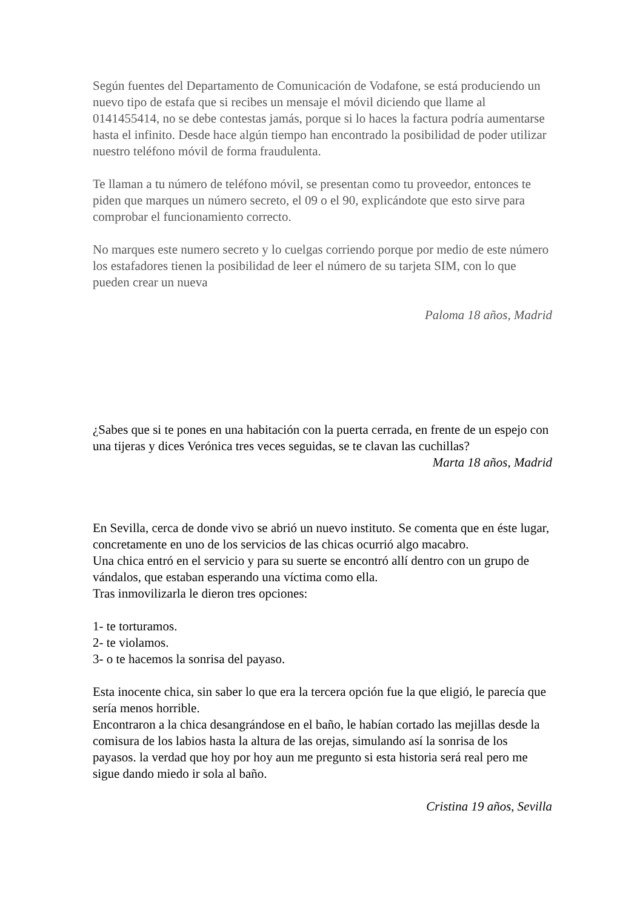Según fuentes del Departamento de Comunicación de Vodafone, se está produciendo un nuevo tipo de estafa que si recibes un mensaje el móvil diciendo que llame al 0141455414, no se debe contestas jamás, porque si lo haces la factura podría aumentarse hasta el infinito. Desde hace algún tiempo han encontrado la posibilidad de poder utilizar nuestro teléfono móvil de forma fraudulenta.
Te llaman a tu número de teléfono móvil, se presentan como tu proveedor, entonces te piden que marques un número secreto, el 09 o el 90, explicándote que esto sirve para comprobar el funcionamiento correcto.
No marques este numero secreto y lo cuelgas corriendo porque por medio de este número los estafadores tienen la posibilidad de leer el número de su tarjeta SIM, con lo que pueden crear un nueva
Paloma 18 años, Madrid
¿Sabes que si te pones en una habitación con la puerta cerrada, en frente de un espejo con una tijeras y dices Verónica tres veces seguidas, se te clavan las cuchillas?
Marta 18 años, Madrid
En Sevilla, cerca de donde vivo se abrió un nuevo instituto. Se comenta que en éste lugar, concretamente en uno de los servicios de las chicas ocurrió algo macabro.
Una chica entró en el servicio y para su suerte se encontró allí dentro con un grupo de vándalos, que estaban esperando una víctima como ella.
Tras inmovilizarla le dieron tres opciones:
1- te torturamos.
2- te violamos.
3- o te hacemos la sonrisa del payaso.
Esta inocente chica, sin saber lo que era la tercera opción fue la que eligió, le parecía que sería menos horrible.
Encontraron a la chica desangrándose en el baño, le habían cortado las mejillas desde la comisura de los labios hasta la altura de las orejas, simulando así la sonrisa de los payasos. la verdad que hoy por hoy aun me pregunto si esta historia será real pero me sigue dando miedo ir sola al baño.
Cristina 19 años, Sevilla